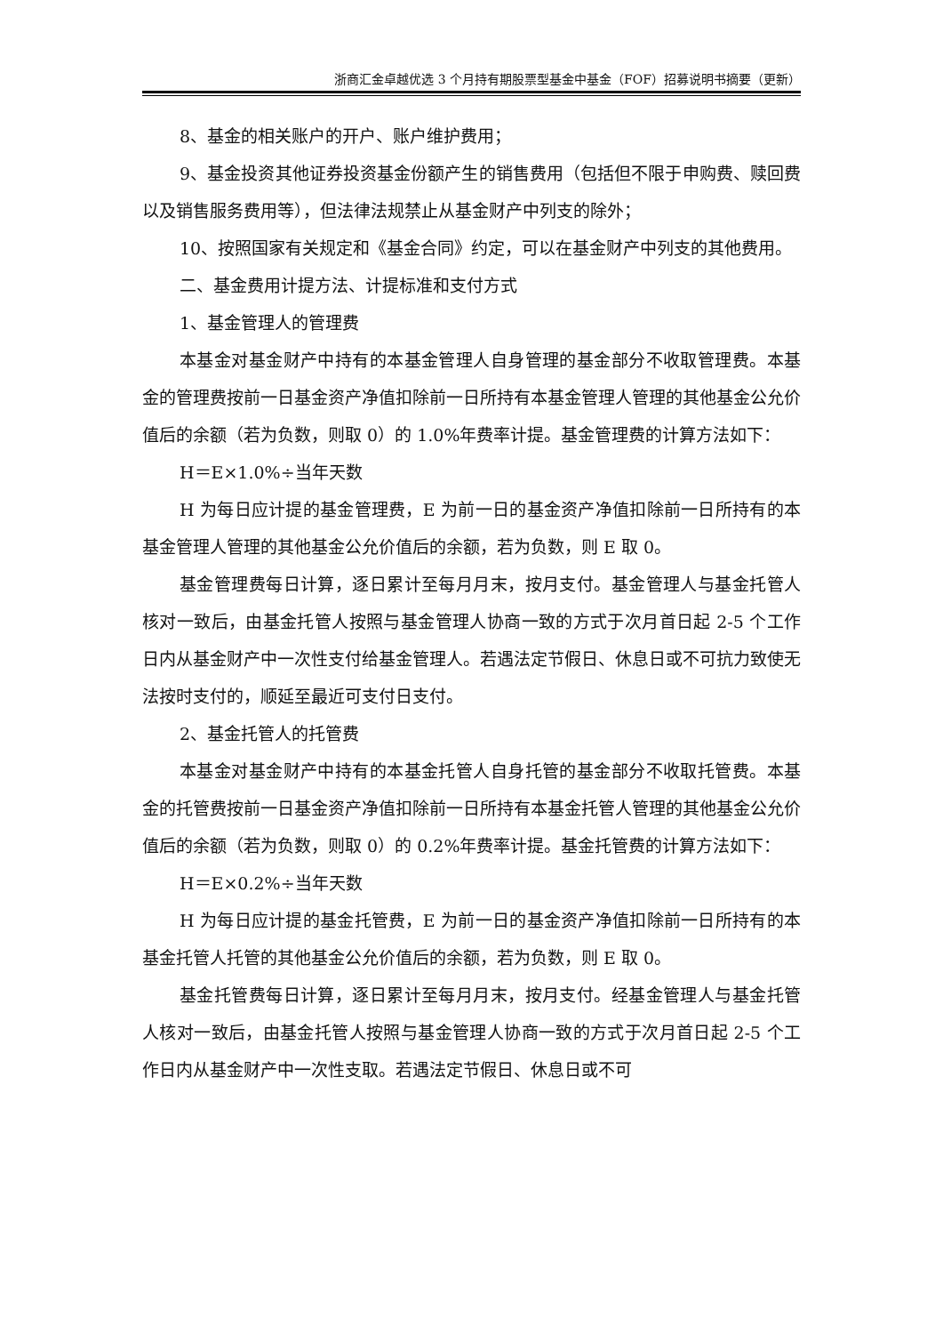浙商汇金卓越优选 3 个月持有期股票型基金中基金（FOF）招募说明书摘要（更新）
8、基金的相关账户的开户、账户维护费用；
9、基金投资其他证券投资基金份额产生的销售费用（包括但不限于申购费、赎回费以及销售服务费用等），但法律法规禁止从基金财产中列支的除外；
10、按照国家有关规定和《基金合同》约定，可以在基金财产中列支的其他费用。
二、基金费用计提方法、计提标准和支付方式
1、基金管理人的管理费
本基金对基金财产中持有的本基金管理人自身管理的基金部分不收取管理费。本基金的管理费按前一日基金资产净值扣除前一日所持有本基金管理人管理的其他基金公允价值后的余额（若为负数，则取 0）的 1.0%年费率计提。基金管理费的计算方法如下：
H＝E×1.0%÷当年天数
H 为每日应计提的基金管理费，E 为前一日的基金资产净值扣除前一日所持有的本基金管理人管理的其他基金公允价值后的余额，若为负数，则 E 取 0。
基金管理费每日计算，逐日累计至每月月末，按月支付。基金管理人与基金托管人核对一致后，由基金托管人按照与基金管理人协商一致的方式于次月首日起 2-5 个工作日内从基金财产中一次性支付给基金管理人。若遇法定节假日、休息日或不可抗力致使无法按时支付的，顺延至最近可支付日支付。
2、基金托管人的托管费
本基金对基金财产中持有的本基金托管人自身托管的基金部分不收取托管费。本基金的托管费按前一日基金资产净值扣除前一日所持有本基金托管人管理的其他基金公允价值后的余额（若为负数，则取 0）的 0.2%年费率计提。基金托管费的计算方法如下：
H＝E×0.2%÷当年天数
H 为每日应计提的基金托管费，E 为前一日的基金资产净值扣除前一日所持有的本基金托管人托管的其他基金公允价值后的余额，若为负数，则 E 取 0。
基金托管费每日计算，逐日累计至每月月末，按月支付。经基金管理人与基金托管人核对一致后，由基金托管人按照与基金管理人协商一致的方式于次月首日起 2-5 个工作日内从基金财产中一次性支取。若遇法定节假日、休息日或不可